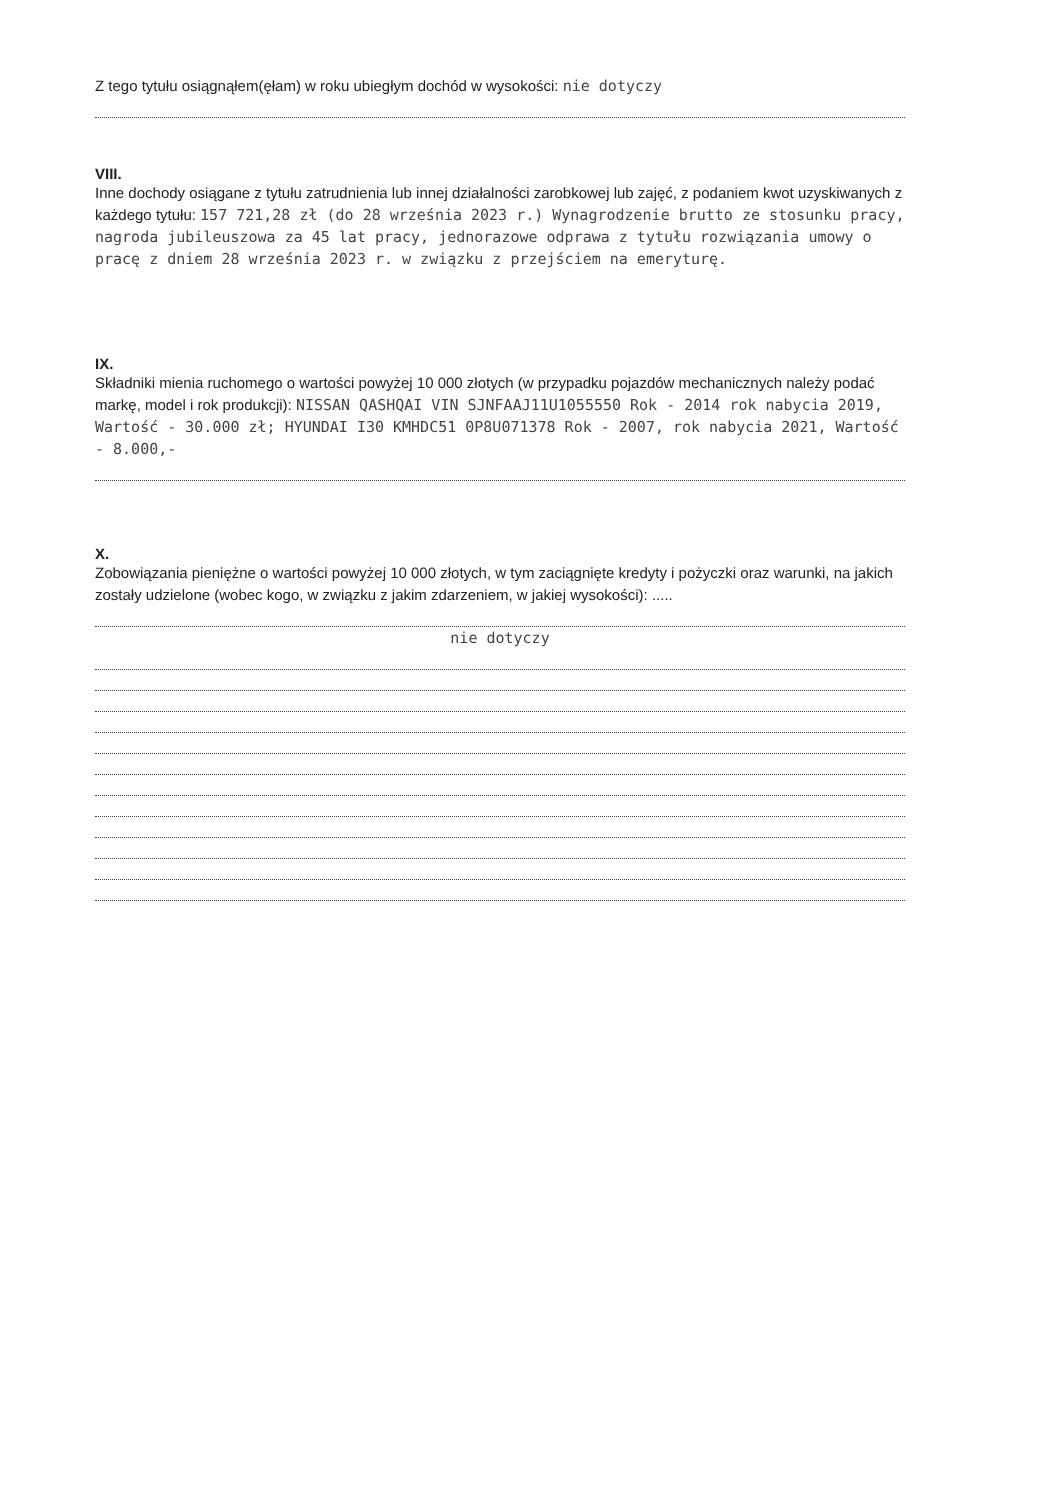Z tego tytułu osiągnąłem(ęłam) w roku ubiegłym dochód w wysokości: nie dotyczy
VIII.
Inne dochody osiągane z tytułu zatrudnienia lub innej działalności zarobkowej lub zajęć, z podaniem kwot uzyskiwanych z każdego tytułu: 157 721,28 zł (do 28 września 2023 r.) Wynagrodzenie brutto ze stosunku pracy, nagroda jubileuszowa za 45 lat pracy, jednorazowe odprawa z tytułu rozwiązania umowy o pracę z dniem 28 września 2023 r. w związku z przejściem na emeryturę.
IX.
Składniki mienia ruchomego o wartości powyżej 10 000 złotych (w przypadku pojazdów mechanicznych należy podać markę, model i rok produkcji): NISSAN QASHQAI VIN SJNFAAJ11U1055550 Rok - 2014 rok nabycia 2019, Wartość - 30.000 zł; HYUNDAI I30 KMHDC51 0P8U071378 Rok - 2007, rok nabycia 2021, Wartość - 8.000,-
X.
Zobowiązania pieniężne o wartości powyżej 10 000 złotych, w tym zaciągnięte kredyty i pożyczki oraz warunki, na jakich zostały udzielone (wobec kogo, w związku z jakim zdarzeniem, w jakiej wysokości): .....
nie dotyczy